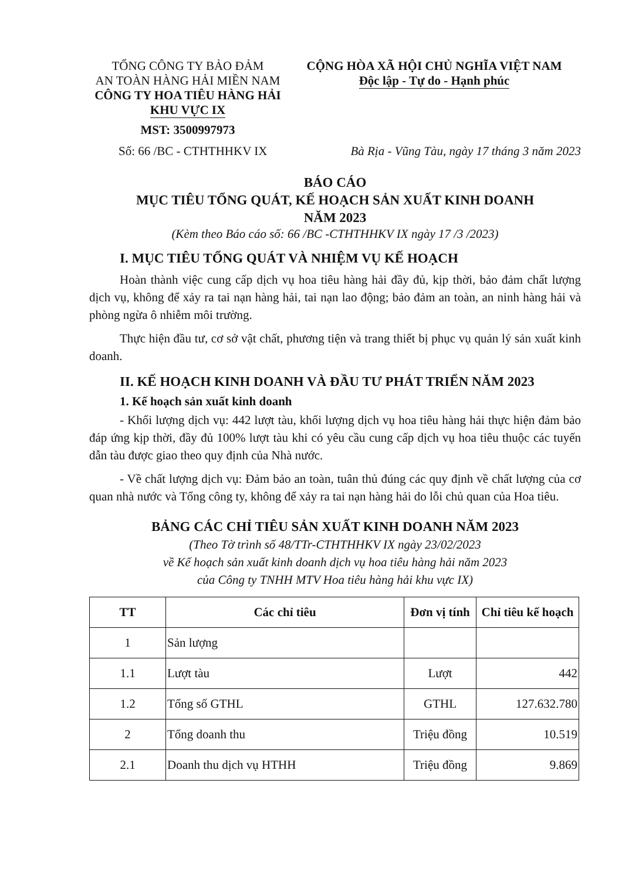TỔNG CÔNG TY BẢO ĐẢM
AN TOÀN HÀNG HẢI MIỀN NAM
CÔNG TY HOA TIÊU HÀNG HẢI
KHU VỰC IX
MST: 3500997973
CỘNG HÒA XÃ HỘI CHỦ NGHĨA VIỆT NAM
Độc lập - Tự do - Hạnh phúc
Số: 66 /BC - CTHTHHKV IX Bà Rịa - Vũng Tàu, ngày 17 tháng 3 năm 2023
BÁO CÁO
MỤC TIÊU TỔNG QUÁT, KẾ HOẠCH SẢN XUẤT KINH DOANH
NĂM 2023
(Kèm theo Báo cáo số: 66 /BC -CTHTHHKV IX ngày 17 /3 /2023)
I. MỤC TIÊU TỔNG QUÁT VÀ NHIỆM VỤ KẾ HOẠCH
Hoàn thành việc cung cấp dịch vụ hoa tiêu hàng hải đầy đủ, kịp thời, bảo đảm chất lượng dịch vụ, không để xảy ra tai nạn hàng hải, tai nạn lao động; bảo đảm an toàn, an ninh hàng hải và phòng ngừa ô nhiễm môi trường.
Thực hiện đầu tư, cơ sở vật chất, phương tiện và trang thiết bị phục vụ quản lý sản xuất kinh doanh.
II. KẾ HOẠCH KINH DOANH VÀ ĐẦU TƯ PHÁT TRIỂN NĂM 2023
1. Kế hoạch sản xuất kinh doanh
- Khối lượng dịch vụ: 442 lượt tàu, khối lượng dịch vụ hoa tiêu hàng hải thực hiện đảm bảo đáp ứng kịp thời, đầy đủ 100% lượt tàu khi có yêu cầu cung cấp dịch vụ hoa tiêu thuộc các tuyến dẫn tàu được giao theo quy định của Nhà nước.
- Về chất lượng dịch vụ: Đảm bảo an toàn, tuân thủ đúng các quy định về chất lượng của cơ quan nhà nước và Tổng công ty, không để xảy ra tai nạn hàng hải do lỗi chủ quan của Hoa tiêu.
BẢNG CÁC CHỈ TIÊU SẢN XUẤT KINH DOANH NĂM 2023
(Theo Tờ trình số 48/TTr-CTHTHHKV IX ngày 23/02/2023
về Kế hoạch sản xuất kinh doanh dịch vụ hoa tiêu hàng hải năm 2023
của Công ty TNHH MTV Hoa tiêu hàng hải khu vực IX)
| TT | Các chỉ tiêu | Đơn vị tính | Chỉ tiêu kế hoạch |
| --- | --- | --- | --- |
| 1 | Sản lượng | | |
| 1.1 | Lượt tàu | Lượt | 442 |
| 1.2 | Tổng số GTHL | GTHL | 127.632.780 |
| 2 | Tổng doanh thu | Triệu đồng | 10.519 |
| 2.1 | Doanh thu dịch vụ HTHH | Triệu đồng | 9.869 |